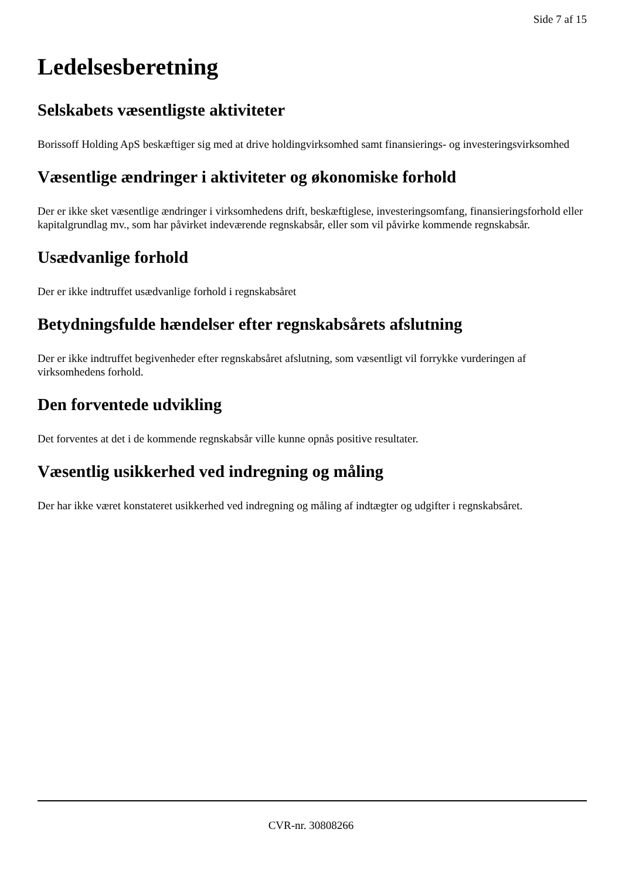Side 7 af 15
Ledelsesberetning
Selskabets væsentligste aktiviteter
Borissoff Holding ApS beskæftiger sig med at drive holdingvirksomhed samt finansierings- og investeringsvirksomhed
Væsentlige ændringer i aktiviteter og økonomiske forhold
Der er ikke sket væsentlige ændringer i virksomhedens drift, beskæftiglese, investeringsomfang, finansieringsforhold eller kapitalgrundlag mv., som har påvirket indeværende regnskabsår, eller som vil påvirke kommende regnskabsår.
Usædvanlige forhold
Der er ikke indtruffet usædvanlige forhold i regnskabsåret
Betydningsfulde hændelser efter regnskabsårets afslutning
Der er ikke indtruffet begivenheder efter regnskabsåret afslutning, som væsentligt vil forrykke vurderingen af virksomhedens forhold.
Den forventede udvikling
Det forventes at det i de kommende regnskabsår ville kunne opnås positive resultater.
Væsentlig usikkerhed ved indregning og måling
Der har ikke været konstateret usikkerhed ved indregning og måling af indtægter og udgifter i regnskabsåret.
CVR-nr. 30808266